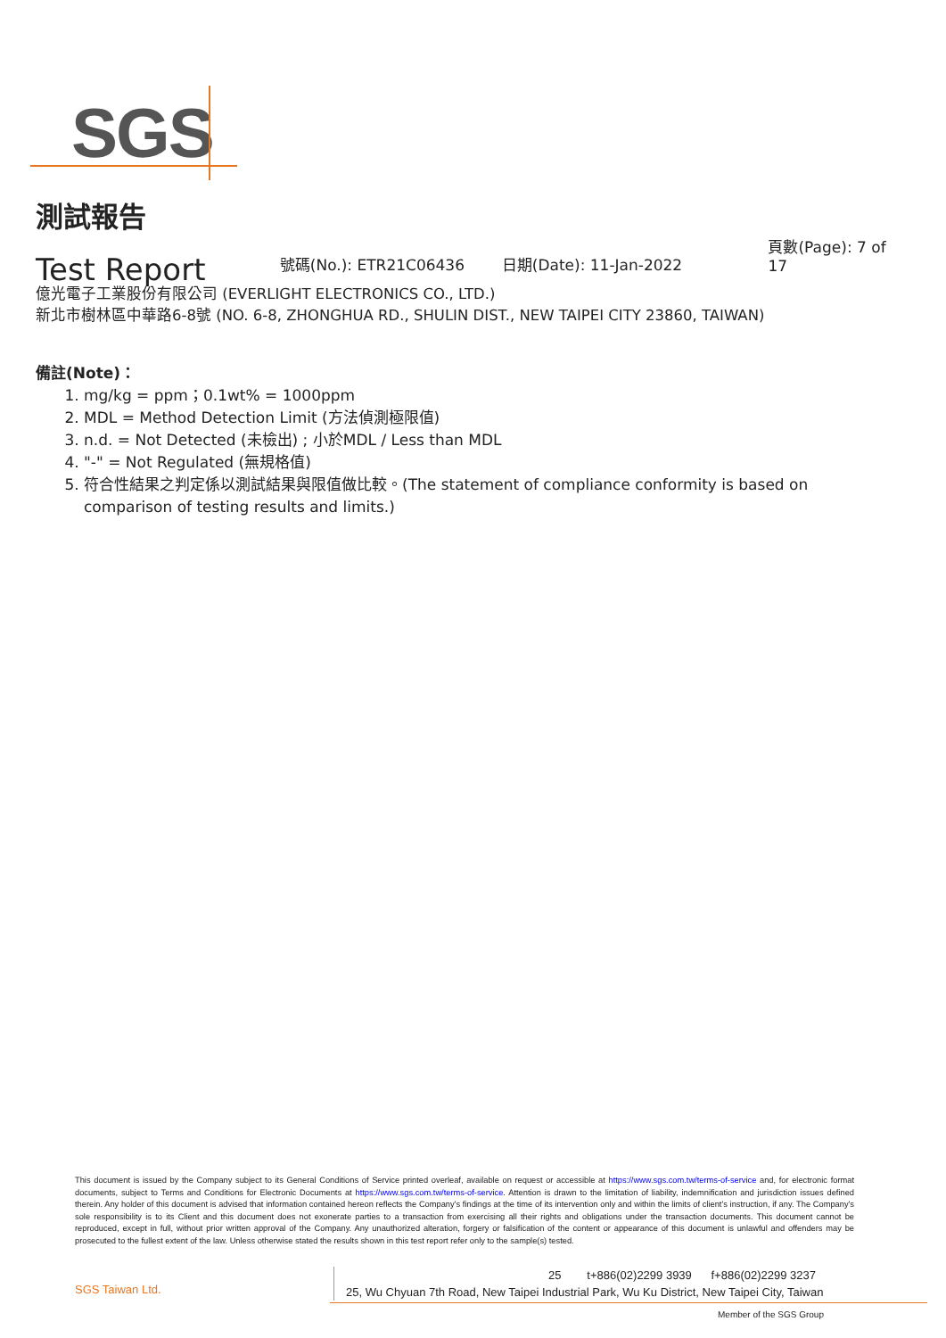SGS
測試報告
Test Report
號碼(No.): ETR21C06436 日期(Date): 11-Jan-2022 頁數(Page): 7 of 17
億光電子工業股份有限公司 (EVERLIGHT ELECTRONICS CO., LTD.)
新北市樹林區中華路6-8號 (NO. 6-8, ZHONGHUA RD., SHULIN DIST., NEW TAIPEI CITY 23860, TAIWAN)
備註(Note)：
1. mg/kg = ppm；0.1wt% = 1000ppm
2. MDL = Method Detection Limit (方法偵測極限值)
3. n.d. = Not Detected (未檢出) ; 小於MDL / Less than MDL
4. "-" = Not Regulated (無規格值)
5. 符合性結果之判定係以測試結果與限值做比較。(The statement of compliance conformity is based on comparison of testing results and limits.)
This document is issued by the Company subject to its General Conditions of Service printed overleaf, available on request or accessible at https://www.sgs.com.tw/terms-of-service and, for electronic format documents, subject to Terms and Conditions for Electronic Documents at https://www.sgs.com.tw/terms-of-service. Attention is drawn to the limitation of liability, indemnification and jurisdiction issues defined therein. Any holder of this document is advised that information contained hereon reflects the Company's findings at the time of its intervention only and within the limits of client's instruction, if any. The Company's sole responsibility is to its Client and this document does not exonerate parties to a transaction from exercising all their rights and obligations under the transaction documents. This document cannot be reproduced, except in full, without prior written approval of the Company. Any unauthorized alteration, forgery or falsification of the content or appearance of this document is unlawful and offenders may be prosecuted to the fullest extent of the law. Unless otherwise stated the results shown in this test report refer only to the sample(s) tested.
SGS Taiwan Ltd.
25 t+886(02)2299 3939 f+886(02)2299 3237
25, Wu Chyuan 7th Road, New Taipei Industrial Park, Wu Ku District, New Taipei City, Taiwan
Member of the SGS Group